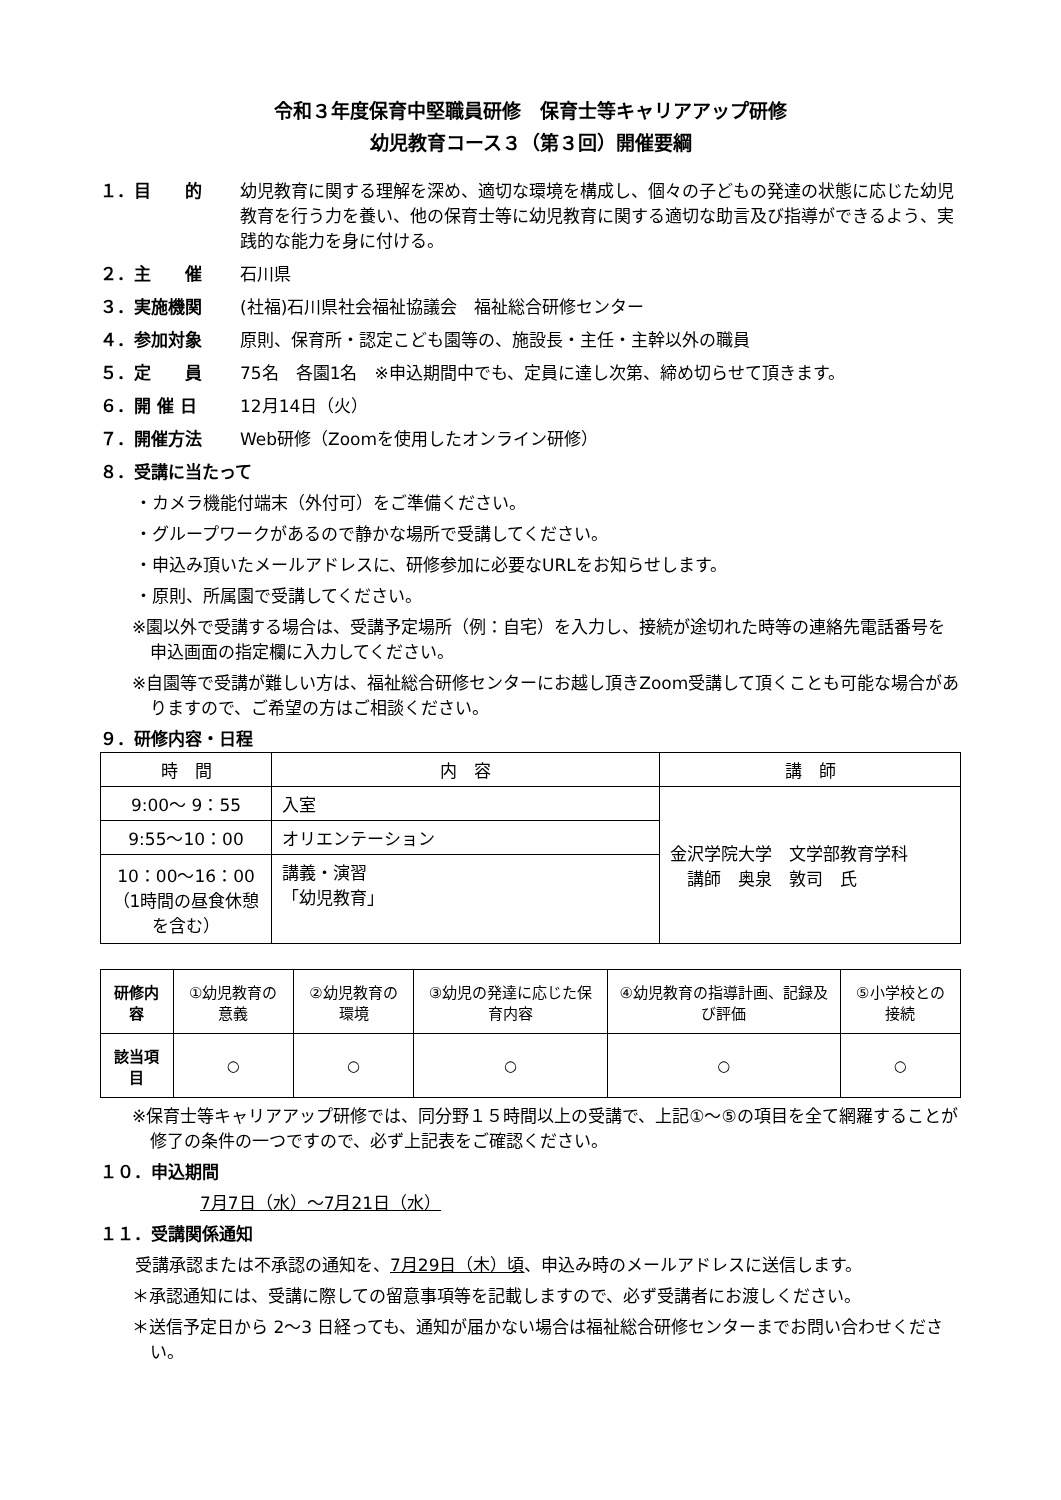令和３年度保育中堅職員研修　保育士等キャリアアップ研修
幼児教育コース３（第３回）開催要綱
１．目　　的 幼児教育に関する理解を深め、適切な環境を構成し、個々の子どもの発達の状態に応じた幼児教育を行う力を養い、他の保育士等に幼児教育に関する適切な助言及び指導ができるよう、実践的な能力を身に付ける。
２．主　　催 石川県
３．実施機関 (社福)石川県社会福祉協議会　福祉総合研修センター
４．参加対象 原則、保育所・認定こども園等の、施設長・主任・主幹以外の職員
５．定　　員 75名　各園1名　※申込期間中でも、定員に達し次第、締め切らせて頂きます。
６．開 催 日 12月14日（火）
７．開催方法 Web研修（Zoomを使用したオンライン研修）
８．受講に当たって
・カメラ機能付端末（外付可）をご準備ください。
・グループワークがあるので静かな場所で受講してください。
・申込み頂いたメールアドレスに、研修参加に必要なURLをお知らせします。
・原則、所属園で受講してください。
※園以外で受講する場合は、受講予定場所（例：自宅）を入力し、接続が途切れた時等の連絡先電話番号を申込画面の指定欄に入力してください。
※自園等で受講が難しい方は、福祉総合研修センターにお越し頂きZoom受講して頂くことも可能な場合がありますので、ご希望の方はご相談ください。
９．研修内容・日程
| 時 間 | 内 容 | 講 師 |
| --- | --- | --- |
| 9:00～ 9：55 | 入室 | 金沢学院大学 文学部教育学科 講師 奥泉 敦司 氏 |
| 9:55～10：00 | オリエンテーション | |
| 10：00～16：00 （1時間の昼食休憩を含む） | 講義・演習 「幼児教育」 | |
| 研修内容 | ①幼児教育の意義 | ②幼児教育の環境 | ③幼児の発達に応じた保育内容 | ④幼児教育の指導計画、記録及び評価 | ⑤小学校との接続 |
| 該当項目 | ○ | ○ | ○ | ○ | ○ |
※保育士等キャリアアップ研修では、同分野１５時間以上の受講で、上記①～⑤の項目を全て網羅することが修了の条件の一つですので、必ず上記表をご確認ください。
１０．申込期間
7月7日（水）～7月21日（水）
１１．受講関係通知
受講承認または不承認の通知を、7月29日（木）頃、申込み時のメールアドレスに送信します。
＊承認通知には、受講に際しての留意事項等を記載しますので、必ず受講者にお渡しください。
＊送信予定日から 2～3 日経っても、通知が届かない場合は福祉総合研修センターまでお問い合わせください。